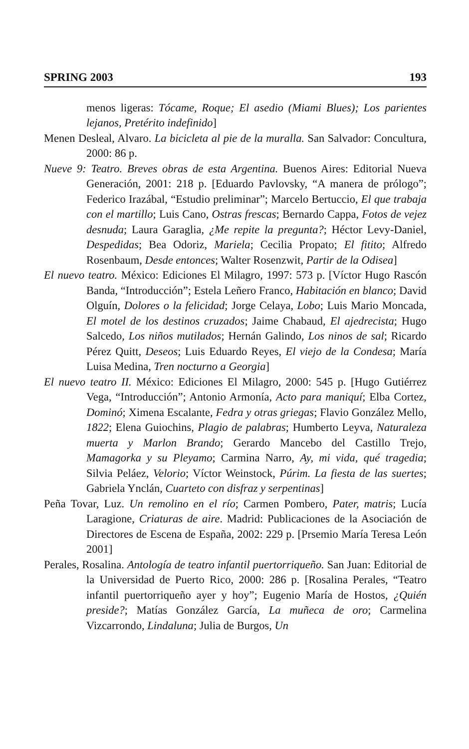SPRING 2003 193
menos ligeras: Tócame, Roque; El asedio (Miami Blues); Los parientes lejanos, Pretérito indefinido]
Menen Desleal, Alvaro. La bicicleta al pie de la muralla. San Salvador: Concultura, 2000: 86 p.
Nueve 9: Teatro. Breves obras de esta Argentina. Buenos Aires: Editorial Nueva Generación, 2001: 218 p. [Eduardo Pavlovsky, “A manera de prólogo”; Federico Irazábal, “Estudio preliminar”; Marcelo Bertuccio, El que trabaja con el martillo; Luis Cano, Ostras frescas; Bernardo Cappa, Fotos de vejez desnuda; Laura Garaglia, ¿Me repite la pregunta?; Héctor Levy-Daniel, Despedidas; Bea Odoriz, Mariela; Cecilia Propato; El fitito; Alfredo Rosenbaum, Desde entonces; Walter Rosenzwit, Partir de la Odisea]
El nuevo teatro. México: Ediciones El Milagro, 1997: 573 p. [Víctor Hugo Rascón Banda, “Introducción”; Estela Leñero Franco, Habitación en blanco; David Olguín, Dolores o la felicidad; Jorge Celaya, Lobo; Luis Mario Moncada, El motel de los destinos cruzados; Jaime Chabaud, El ajedrecista; Hugo Salcedo, Los niños mutilados; Hernán Galindo, Los ninos de sal; Ricardo Pérez Quitt, Deseos; Luis Eduardo Reyes, El viejo de la Condesa; María Luisa Medina, Tren nocturno a Georgia]
El nuevo teatro II. México: Ediciones El Milagro, 2000: 545 p. [Hugo Gutiérrez Vega, “Introducción”; Antonio Armonía, Acto para maniquí; Elba Cortez, Dominó; Ximena Escalante, Fedra y otras griegas; Flavio González Mello, 1822; Elena Guiochins, Plagio de palabras; Humberto Leyva, Naturaleza muerta y Marlon Brando; Gerardo Mancebo del Castillo Trejo, Mamagorka y su Pleyamo; Carmina Narro, Ay, mi vida, qué tragedia; Silvia Peláez, Velorio; Víctor Weinstock, Púrim. La fiesta de las suertes; Gabriela Ynclán, Cuarteto con disfraz y serpentinas]
Peña Tovar, Luz. Un remolino en el río; Carmen Pombero, Pater, matris; Lucía Laragione, Criaturas de aire. Madrid: Publicaciones de la Asociación de Directores de Escena de España, 2002: 229 p. [Prsemio María Teresa León 2001]
Perales, Rosalina. Antología de teatro infantil puertorriqueño. San Juan: Editorial de la Universidad de Puerto Rico, 2000: 286 p. [Rosalina Perales, “Teatro infantil puertorriqueño ayer y hoy”; Eugenio María de Hostos, ¿Quién preside?; Matías González García, La muñeca de oro; Carmelina Vizcarrondo, Lindaluna; Julia de Burgos, Un